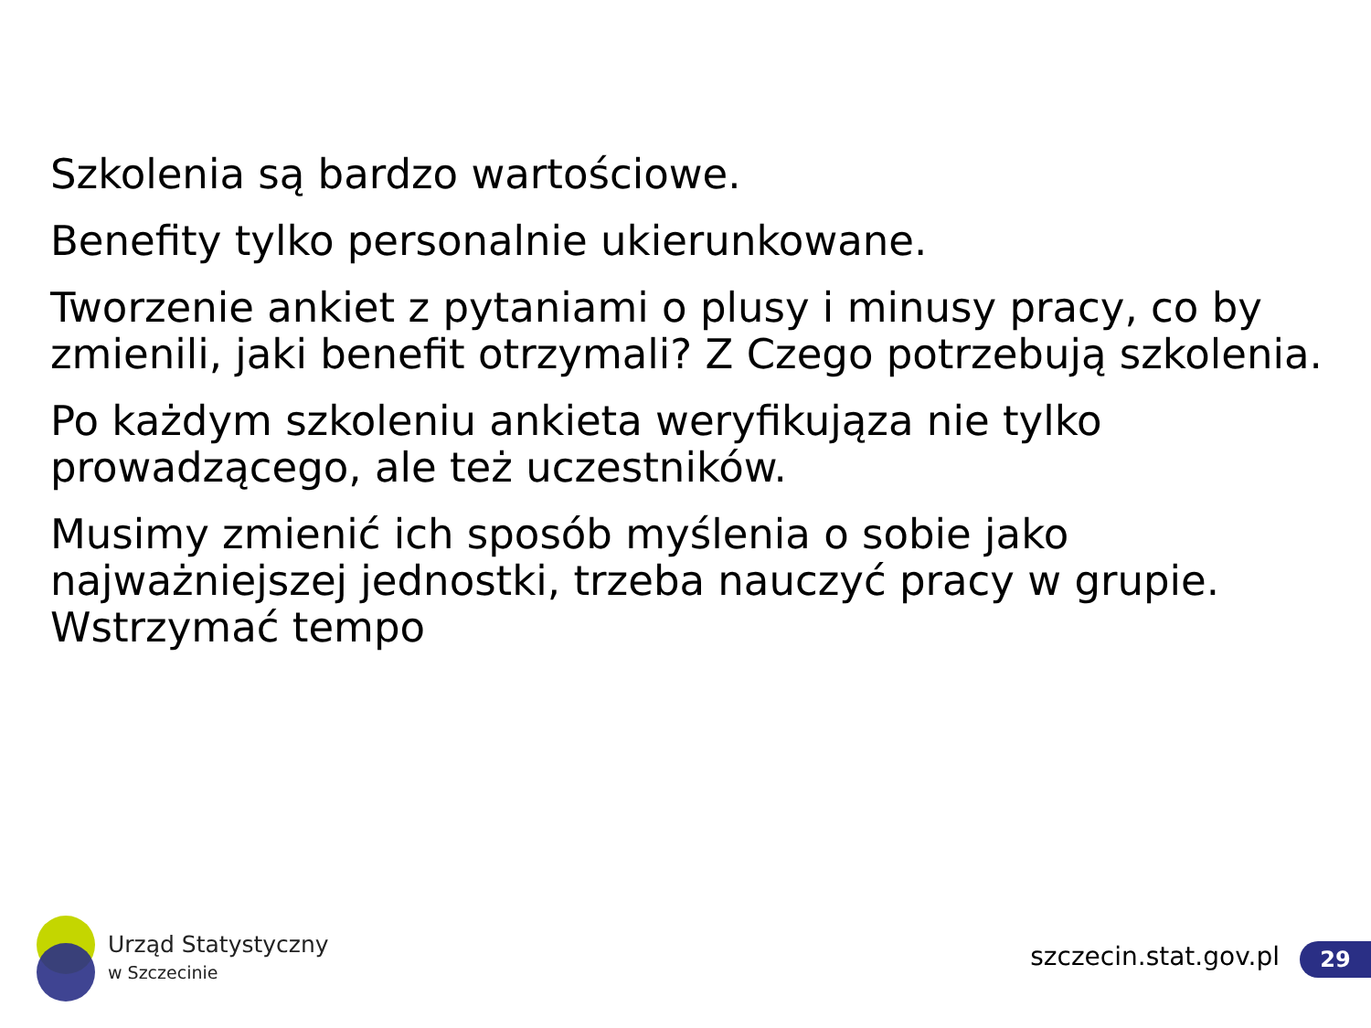Szkolenia są bardzo wartościowe.
Benefity tylko personalnie ukierunkowane.
Tworzenie ankiet z pytaniami o plusy i minusy pracy, co by zmienili, jaki benefit otrzymali? Z Czego potrzebują szkolenia.
Po każdym szkoleniu ankieta weryfikująza nie tylko prowadzącego, ale też uczestników.
Musimy zmienić ich sposób myślenia o sobie jako najważniejszej jednostki, trzeba nauczyć pracy w grupie. Wstrzymać tempo
Urząd Statystyczny
w Szczecinie
szczecin.stat.gov.pl 29